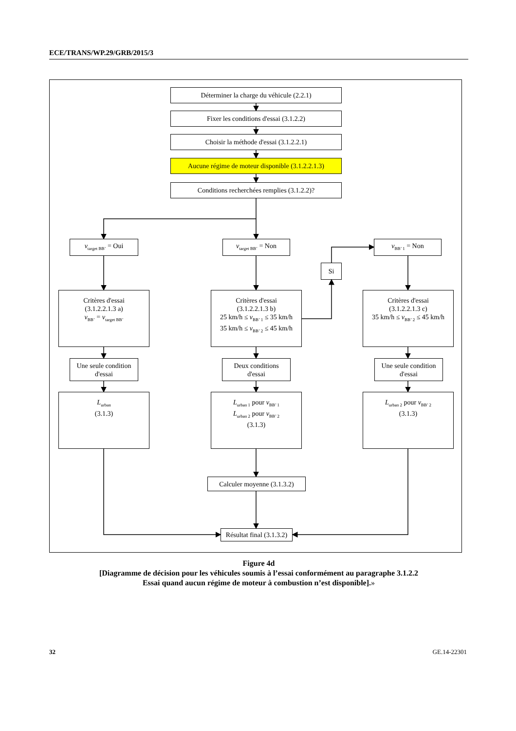ECE/TRANS/WP.29/GRB/2015/3
Déterminer la charge du véhicule (2.2.1)
Fixer les conditions d'essai (3.1.2.2)
Choisir la méthode d'essai (3.1.2.2.1)
Aucune régime de moteur disponible (3.1.2.2.1.3)
Conditions recherchées remplies (3.1.2.2)?
v<sub>target BB’</sub> = Oui
v<sub>target BB’</sub> = Non
v<sub>BB’ 1</sub> = Non
Si
Critères d'essai
(3.1.2.2.1.3 a)
v<sub>BB’</sub> = v<sub>target BB’</sub>
Critères d'essai
(3.1.2.2.1.3 b)
25 km/h ≤ v<sub>BB’ 1</sub> ≤ 35 km/h
35 km/h ≤ v<sub>BB’ 2</sub> ≤ 45 km/h
Critères d'essai
(3.1.2.2.1.3 c)
35 km/h ≤ v<sub>BB’ 2</sub> ≤ 45 km/h
Une seule condition
d'essai
Deux conditions
d'essai
Une seule condition
d'essai
L<sub>urban</sub>
(3.1.3)
L<sub>urban 1</sub> pour v<sub>BB’ 1</sub>
L<sub>urban 2</sub> pour v<sub>BB’ 2</sub>
(3.1.3)
L<sub>urban 2</sub> pour v<sub>BB’ 2</sub>
(3.1.3)
Calculer moyenne (3.1.3.2)
Résultat final (3.1.3.2)
Figure 4d
[Diagramme de décision pour les véhicules soumis à l’essai conformément au paragraphe 3.1.2.2
Essai quand aucun régime de moteur à combustion n’est disponible].»
32 GE.14-22301